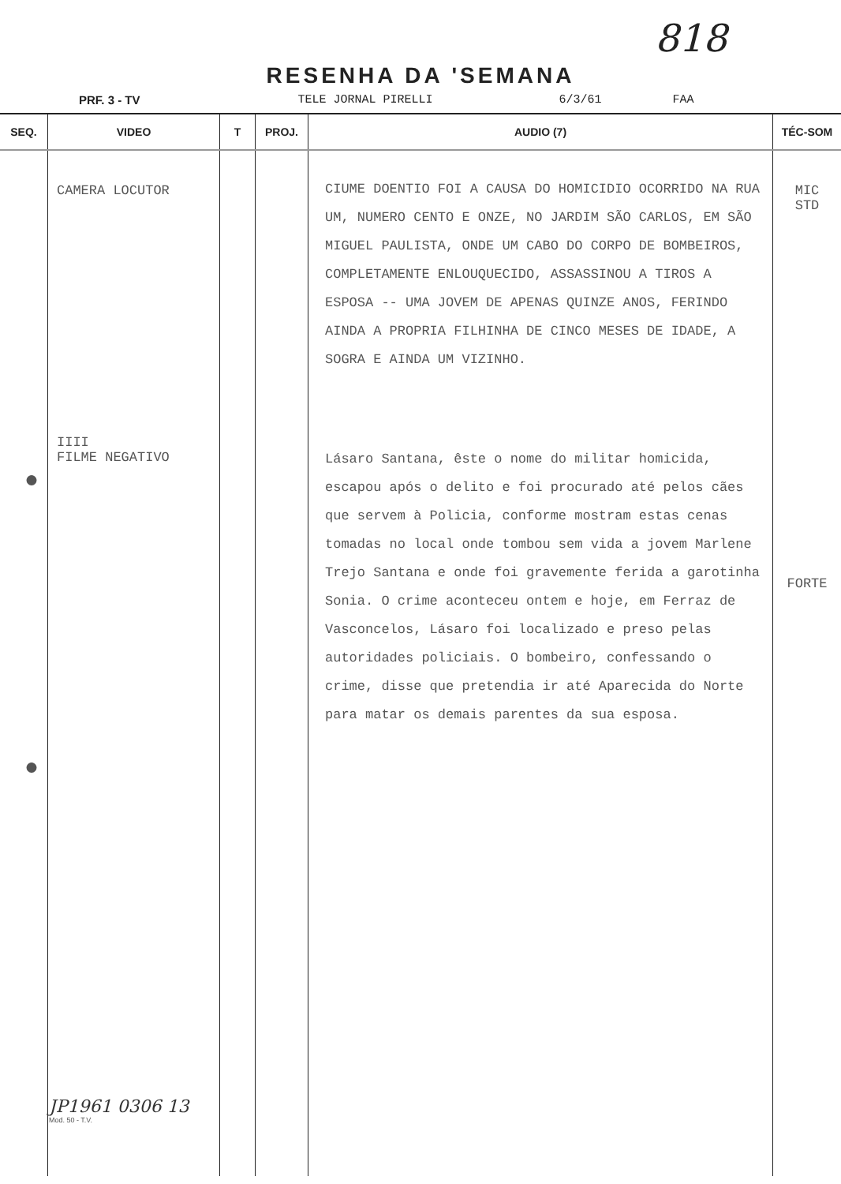818
RESENHA DA 'SEMANA
PRF. 3 - TV TELE JORNAL PIRELLI 6/3/61 FAA
| SEQ. | VIDEO | T | PROJ. | AUDIO (7) | TÉC-SOM |
| --- | --- | --- | --- | --- | --- |
| ● ● | CAMERA LOCUTOR IIII FILME NEGATIVO JP1961 0306 13 Mod. 50 - T.V. | | | CIUME DOENTIO FOI A CAUSA DO HOMICIDIO OCORRIDO NA RUA UM, NUMERO CENTO E ONZE, NO JARDIM SÃO CARLOS, EM SÃO MIGUEL PAULISTA, ONDE UM CABO DO CORPO DE BOMBEIROS, COMPLETAMENTE ENLOUQUECIDO, ASSASSINOU A TIROS A ESPOSA -- UMA JOVEM DE APENAS QUINZE ANOS, FERINDO AINDA A PROPRIA FILHINHA DE CINCO MESES DE IDADE, A SOGRA E AINDA UM VIZINHO. Lásaro Santana, êste o nome do militar homicida, escapou após o delito e foi procurado até pelos cães que servem à Policia, conforme mostram estas cenas tomadas no local onde tombou sem vida a jovem Marlene Trejo Santana e onde foi gravemente ferida a garotinha Sonia. O crime aconteceu ontem e hoje, em Ferraz de Vasconcelos, Lásaro foi localizado e preso pelas autoridades policiais. O bombeiro, confessando o crime, disse que pretendia ir até Aparecida do Norte para matar os demais parentes da sua esposa. | MIC STD FORTE |